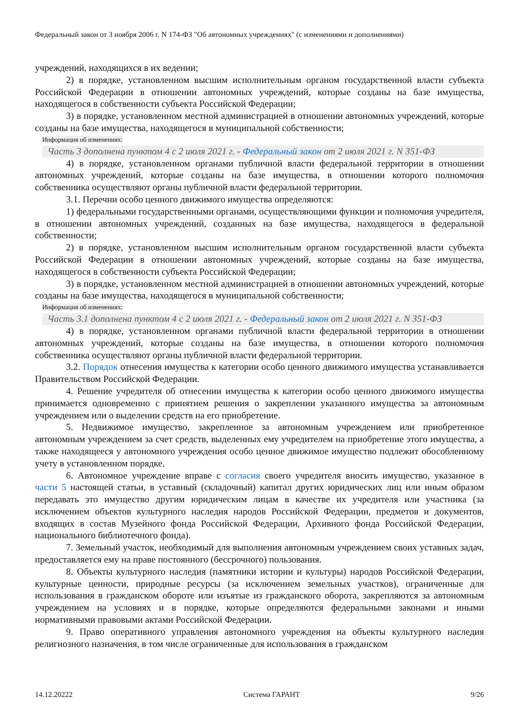Федеральный закон от 3 ноября 2006 г. N 174-ФЗ "Об автономных учреждениях" (с изменениями и дополнениями)
учреждений, находящихся в их ведении;
2) в порядке, установленном высшим исполнительным органом государственной власти субъекта Российской Федерации в отношении автономных учреждений, которые созданы на базе имущества, находящегося в собственности субъекта Российской Федерации;
3) в порядке, установленном местной администрацией в отношении автономных учреждений, которые созданы на базе имущества, находящегося в муниципальной собственности;
Информация об изменениях:
Часть 3 дополнена пунктом 4 с 2 июля 2021 г. - Федеральный закон от 2 июля 2021 г. N 351-ФЗ
4) в порядке, установленном органами публичной власти федеральной территории в отношении автономных учреждений, которые созданы на базе имущества, в отношении которого полномочия собственника осуществляют органы публичной власти федеральной территории.
3.1. Перечни особо ценного движимого имущества определяются:
1) федеральными государственными органами, осуществляющими функции и полномочия учредителя, в отношении автономных учреждений, созданных на базе имущества, находящегося в федеральной собственности;
2) в порядке, установленном высшим исполнительным органом государственной власти субъекта Российской Федерации в отношении автономных учреждений, которые созданы на базе имущества, находящегося в собственности субъекта Российской Федерации;
3) в порядке, установленном местной администрацией в отношении автономных учреждений, которые созданы на базе имущества, находящегося в муниципальной собственности;
Информация об изменениях:
Часть 3.1 дополнена пунктом 4 с 2 июля 2021 г. - Федеральный закон от 2 июля 2021 г. N 351-ФЗ
4) в порядке, установленном органами публичной власти федеральной территории в отношении автономных учреждений, которые созданы на базе имущества, в отношении которого полномочия собственника осуществляют органы публичной власти федеральной территории.
3.2. Порядок отнесения имущества к категории особо ценного движимого имущества устанавливается Правительством Российской Федерации.
4. Решение учредителя об отнесении имущества к категории особо ценного движимого имущества принимается одновременно с принятием решения о закреплении указанного имущества за автономным учреждением или о выделении средств на его приобретение.
5. Недвижимое имущество, закрепленное за автономным учреждением или приобретенное автономным учреждением за счет средств, выделенных ему учредителем на приобретение этого имущества, а также находящееся у автономного учреждения особо ценное движимое имущество подлежит обособленному учету в установленном порядке.
6. Автономное учреждение вправе с согласия своего учредителя вносить имущество, указанное в части 5 настоящей статьи, в уставный (складочный) капитал других юридических лиц или иным образом передавать это имущество другим юридическим лицам в качестве их учредителя или участника (за исключением объектов культурного наследия народов Российской Федерации, предметов и документов, входящих в состав Музейного фонда Российской Федерации, Архивного фонда Российской Федерации, национального библиотечного фонда).
7. Земельный участок, необходимый для выполнения автономным учреждением своих уставных задач, предоставляется ему на праве постоянного (бессрочного) пользования.
8. Объекты культурного наследия (памятники истории и культуры) народов Российской Федерации, культурные ценности, природные ресурсы (за исключением земельных участков), ограниченные для использования в гражданском обороте или изъятые из гражданского оборота, закрепляются за автономным учреждением на условиях и в порядке, которые определяются федеральными законами и иными нормативными правовыми актами Российской Федерации.
9. Право оперативного управления автономного учреждения на объекты культурного наследия религиозного назначения, в том числе ограниченные для использования в гражданском
14.12.20222 Система ГАРАНТ 9/26